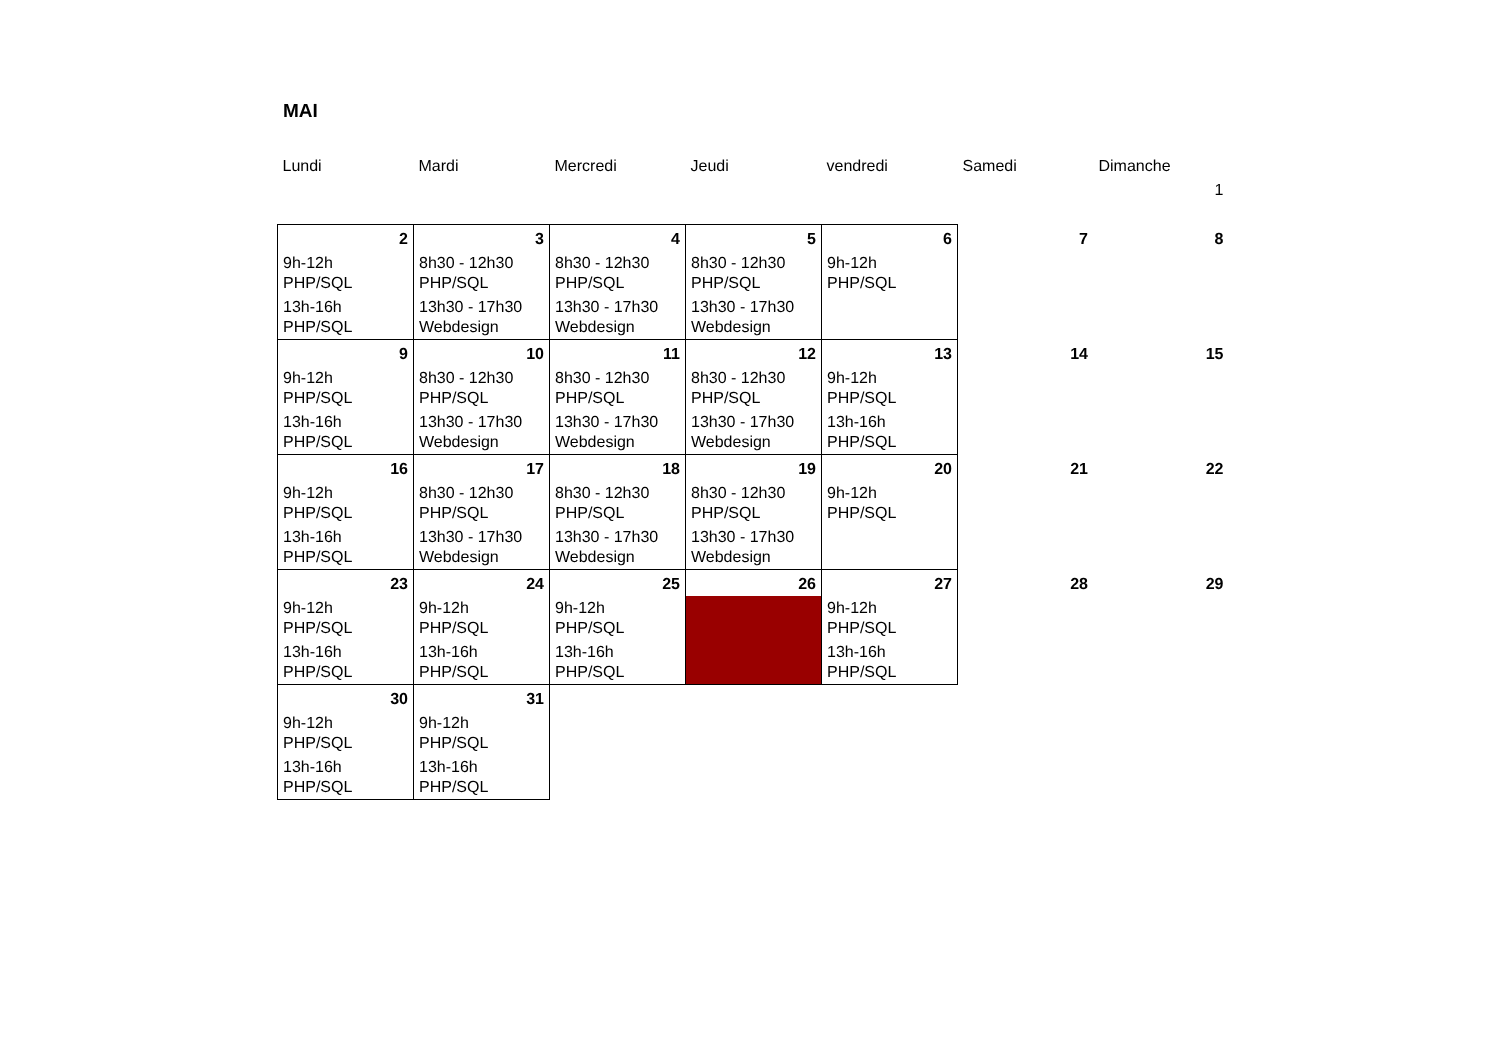MAI
| Lundi | Mardi | Mercredi | Jeudi | vendredi | Samedi | Dimanche |
| | | | | | | 1 |
| 2 | 3 | 4 | 5 | 6 | 7 | 8 |
| 9h-12h PHP/SQL | 8h30 - 12h30 PHP/SQL | 8h30 - 12h30 PHP/SQL | 8h30 - 12h30 PHP/SQL | 9h-12h PHP/SQL | | |
| 13h-16h PHP/SQL | 13h30 - 17h30 Webdesign | 13h30 - 17h30 Webdesign | 13h30 - 17h30 Webdesign | | | |
| 9 | 10 | 11 | 12 | 13 | 14 | 15 |
| 9h-12h PHP/SQL | 8h30 - 12h30 PHP/SQL | 8h30 - 12h30 PHP/SQL | 8h30 - 12h30 PHP/SQL | 9h-12h PHP/SQL | | |
| 13h-16h PHP/SQL | 13h30 - 17h30 Webdesign | 13h30 - 17h30 Webdesign | 13h30 - 17h30 Webdesign | 13h-16h PHP/SQL | | |
| 16 | 17 | 18 | 19 | 20 | 21 | 22 |
| 9h-12h PHP/SQL | 8h30 - 12h30 PHP/SQL | 8h30 - 12h30 PHP/SQL | 8h30 - 12h30 PHP/SQL | 9h-12h PHP/SQL | | |
| 13h-16h PHP/SQL | 13h30 - 17h30 Webdesign | 13h30 - 17h30 Webdesign | 13h30 - 17h30 Webdesign | | | |
| 23 | 24 | 25 | 26 | 27 | 28 | 29 |
| 9h-12h PHP/SQL | 9h-12h PHP/SQL | 9h-12h PHP/SQL | | 9h-12h PHP/SQL | | |
| 13h-16h PHP/SQL | 13h-16h PHP/SQL | 13h-16h PHP/SQL | | 13h-16h PHP/SQL | | |
| 30 | 31 | | | | | |
| 9h-12h PHP/SQL | 9h-12h PHP/SQL | | | | | |
| 13h-16h PHP/SQL | 13h-16h PHP/SQL | | | | | |